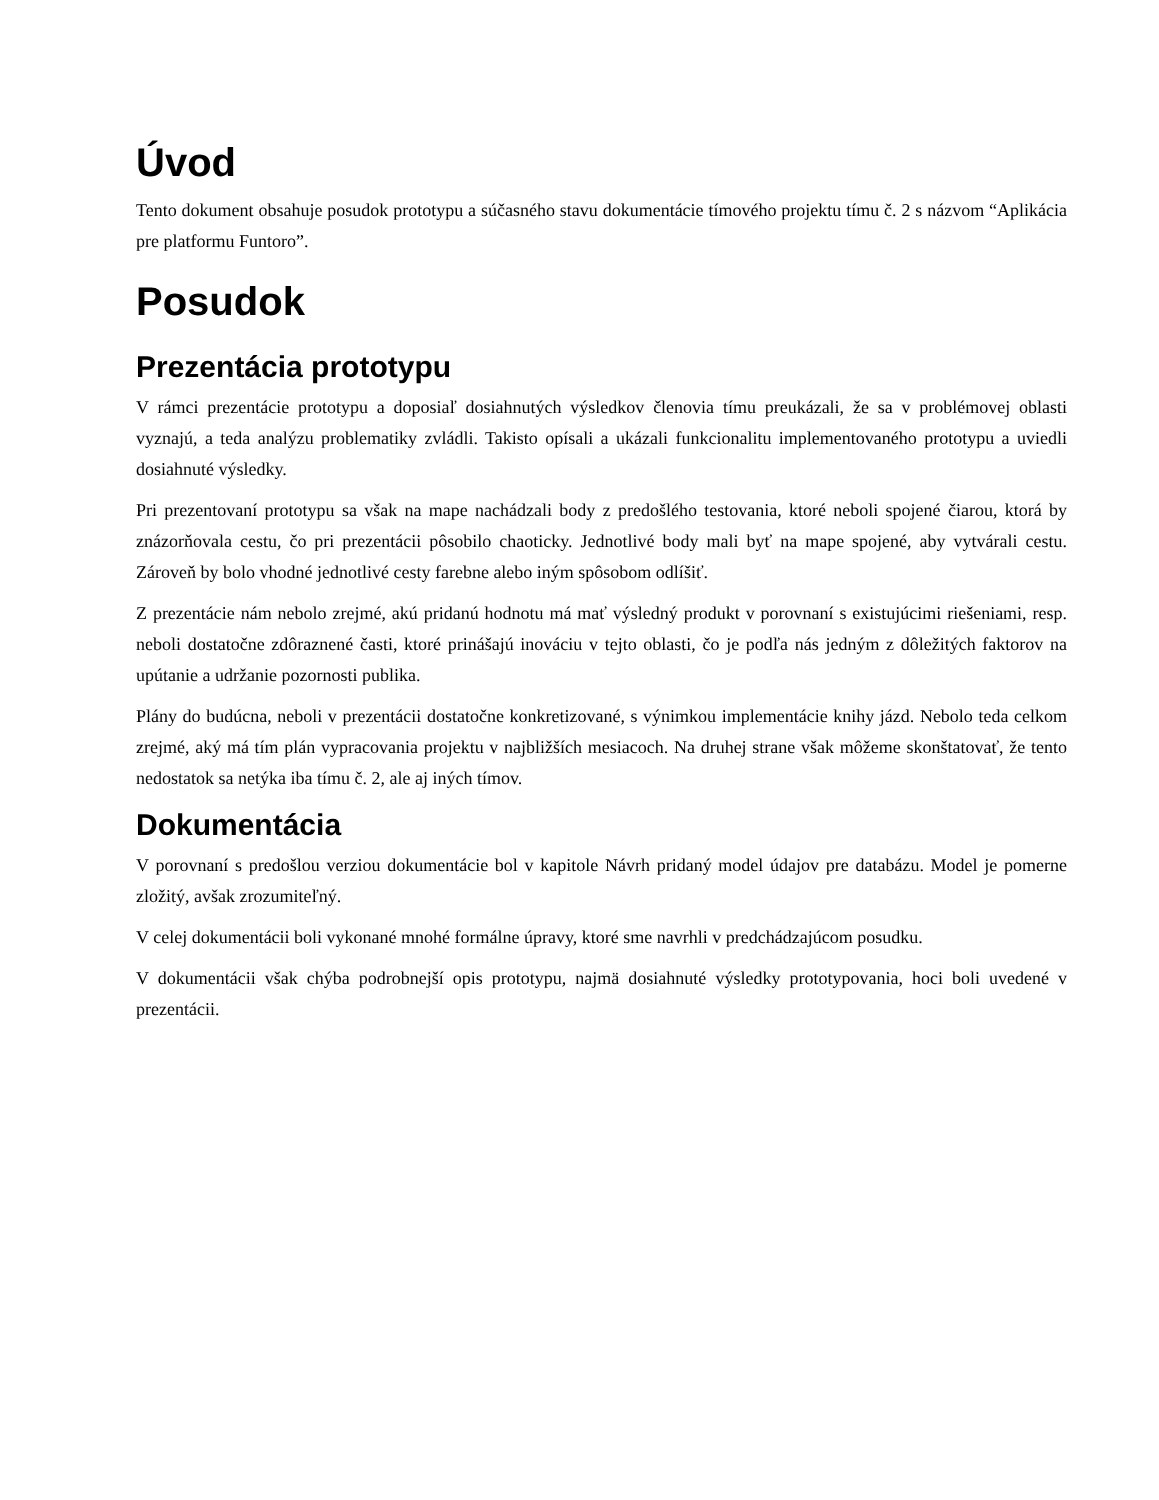Úvod
Tento dokument obsahuje posudok prototypu a súčasného stavu dokumentácie tímového projektu tímu č. 2 s názvom “Aplikácia pre platformu Funtoro”.
Posudok
Prezentácia prototypu
V rámci prezentácie prototypu a doposiaľ dosiahnutých výsledkov členovia tímu preukázali, že sa v problémovej oblasti vyznajú, a teda analýzu problematiky zvládli. Takisto opísali a ukázali funkcionalitu implementovaného prototypu a uviedli dosiahnuté výsledky.
Pri prezentovaní prototypu sa však na mape nachádzali body z predošlého testovania, ktoré neboli spojené čiarou, ktorá by znázorňovala cestu, čo pri prezentácii pôsobilo chaoticky. Jednotlivé body mali byť na mape spojené, aby vytvárali cestu. Zároveň by bolo vhodné jednotlivé cesty farebne alebo iným spôsobom odlíšiť.
Z prezentácie nám nebolo zrejmé, akú pridanú hodnotu má mať výsledný produkt v porovnaní s existujúcimi riešeniami, resp. neboli dostatočne zdôraznené časti, ktoré prinášajú inováciu v tejto oblasti, čo je podľa nás jedným z dôležitých faktorov na upútanie a udržanie pozornosti publika.
Plány do budúcna, neboli v prezentácii dostatočne konkretizované, s výnimkou implementácie knihy jázd. Nebolo teda celkom zrejmé, aký má tím plán vypracovania projektu v najbližších mesiacoch. Na druhej strane však môžeme skonštatovať, že tento nedostatok sa netýka iba tímu č. 2, ale aj iných tímov.
Dokumentácia
V porovnaní s predošlou verziou dokumentácie bol v kapitole Návrh pridaný model údajov pre databázu. Model je pomerne zložitý, avšak zrozumiteľný.
V celej dokumentácii boli vykonané mnohé formálne úpravy, ktoré sme navrhli v predchádzajúcom posudku.
V dokumentácii však chýba podrobnejší opis prototypu, najmä dosiahnuté výsledky prototypovania, hoci boli uvedené v prezentácii.